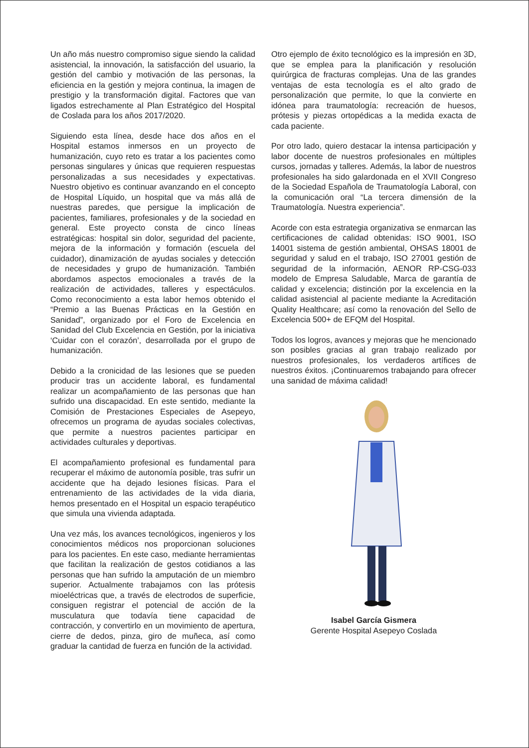Un año más nuestro compromiso sigue siendo la calidad asistencial, la innovación, la satisfacción del usuario, la gestión del cambio y motivación de las personas, la eficiencia en la gestión y mejora continua, la imagen de prestigio y la transformación digital. Factores que van ligados estrechamente al Plan Estratégico del Hospital de Coslada para los años 2017/2020.
Siguiendo esta línea, desde hace dos años en el Hospital estamos inmersos en un proyecto de humanización, cuyo reto es tratar a los pacientes como personas singulares y únicas que requieren respuestas personalizadas a sus necesidades y expectativas. Nuestro objetivo es continuar avanzando en el concepto de Hospital Líquido, un hospital que va más allá de nuestras paredes, que persigue la implicación de pacientes, familiares, profesionales y de la sociedad en general. Este proyecto consta de cinco líneas estratégicas: hospital sin dolor, seguridad del paciente, mejora de la información y formación (escuela del cuidador), dinamización de ayudas sociales y detección de necesidades y grupo de humanización. También abordamos aspectos emocionales a través de la realización de actividades, talleres y espectáculos. Como reconocimiento a esta labor hemos obtenido el “Premio a las Buenas Prácticas en la Gestión en Sanidad”, organizado por el Foro de Excelencia en Sanidad del Club Excelencia en Gestión, por la iniciativa ‘Cuidar con el corazón’, desarrollada por el grupo de humanización.
Debido a la cronicidad de las lesiones que se pueden producir tras un accidente laboral, es fundamental realizar un acompañamiento de las personas que han sufrido una discapacidad. En este sentido, mediante la Comisión de Prestaciones Especiales de Asepeyo, ofrecemos un programa de ayudas sociales colectivas, que permite a nuestros pacientes participar en actividades culturales y deportivas.
El acompañamiento profesional es fundamental para recuperar el máximo de autonomía posible, tras sufrir un accidente que ha dejado lesiones físicas. Para el entrenamiento de las actividades de la vida diaria, hemos presentado en el Hospital un espacio terapéutico que simula una vivienda adaptada.
Una vez más, los avances tecnológicos, ingenieros y los conocimientos médicos nos proporcionan soluciones para los pacientes. En este caso, mediante herramientas que facilitan la realización de gestos cotidianos a las personas que han sufrido la amputación de un miembro superior. Actualmente trabajamos con las prótesis mioeléctricas que, a través de electrodos de superficie, consiguen registrar el potencial de acción de la musculatura que todavía tiene capacidad de contracción, y convertirlo en un movimiento de apertura, cierre de dedos, pinza, giro de muñeca, así como graduar la cantidad de fuerza en función de la actividad.
Otro ejemplo de éxito tecnológico es la impresión en 3D, que se emplea para la planificación y resolución quirúrgica de fracturas complejas. Una de las grandes ventajas de esta tecnología es el alto grado de personalización que permite, lo que la convierte en idónea para traumatología: recreación de huesos, prótesis y piezas ortopédicas a la medida exacta de cada paciente.
Por otro lado, quiero destacar la intensa participación y labor docente de nuestros profesionales en múltiples cursos, jornadas y talleres. Además, la labor de nuestros profesionales ha sido galardonada en el XVII Congreso de la Sociedad Española de Traumatología Laboral, con la comunicación oral “La tercera dimensión de la Traumatología. Nuestra experiencia”.
Acorde con esta estrategia organizativa se enmarcan las certificaciones de calidad obtenidas: ISO 9001, ISO 14001 sistema de gestión ambiental, OHSAS 18001 de seguridad y salud en el trabajo, ISO 27001 gestión de seguridad de la información, AENOR RP-CSG-033 modelo de Empresa Saludable, Marca de garantía de calidad y excelencia; distinción por la excelencia en la calidad asistencial al paciente mediante la Acreditación Quality Healthcare; así como la renovación del Sello de Excelencia 500+ de EFQM del Hospital.
Todos los logros, avances y mejoras que he mencionado son posibles gracias al gran trabajo realizado por nuestros profesionales, los verdaderos artífices de nuestros éxitos. ¡Continuaremos trabajando para ofrecer una sanidad de máxima calidad!
Isabel García Gismera
Gerente Hospital Asepeyo Coslada